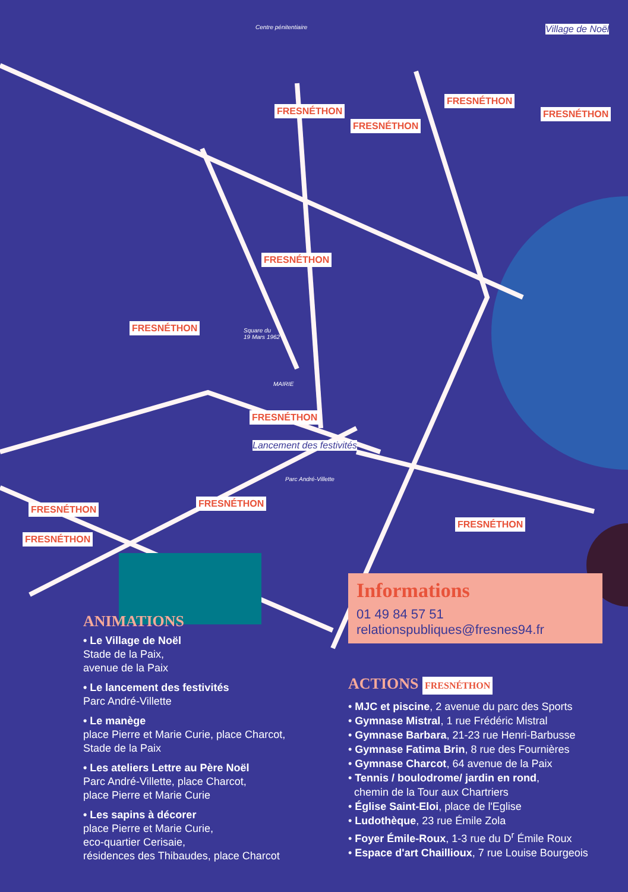Centre pénitentiaire
Square du
19 Mars 1962
MAIRIE
Parc André-Villette
Village de Noël
Lancement des festivités
FRESNÉTHON
FRESNÉTHON
FRESNÉTHON
FRESNÉTHON
FRESNÉTHON
FRESNÉTHON
FRESNÉTHON
FRESNÉTHON
FRESNÉTHON
FRESNÉTHON
FRESNÉTHON
Informations
01 49 84 57 51
relationspubliques@fresnes94.fr
ANIMATIONS
• Le Village de Noël
Stade de la Paix,
avenue de la Paix
• Le lancement des festivités
Parc André-Villette
• Le manège
place Pierre et Marie Curie, place Charcot,
Stade de la Paix
• Les ateliers Lettre au Père Noël
Parc André-Villette, place Charcot,
place Pierre et Marie Curie
• Les sapins à décorer
place Pierre et Marie Curie,
eco-quartier Cerisaie,
résidences des Thibaudes, place Charcot
ACTIONS FRESNÉTHON
• MJC et piscine, 2 avenue du parc des Sports
• Gymnase Mistral, 1 rue Frédéric Mistral
• Gymnase Barbara, 21-23 rue Henri-Barbusse
• Gymnase Fatima Brin, 8 rue des Fournières
• Gymnase Charcot, 64 avenue de la Paix
• Tennis / boulodrome/ jardin en rond,
chemin de la Tour aux Chartriers
• Église Saint-Eloi, place de l'Eglise
• Ludothèque, 23 rue Émile Zola
• Foyer Émile-Roux, 1-3 rue du D<sup>r</sup> Émile Roux
• Espace d'art Chaillioux, 7 rue Louise Bourgeois